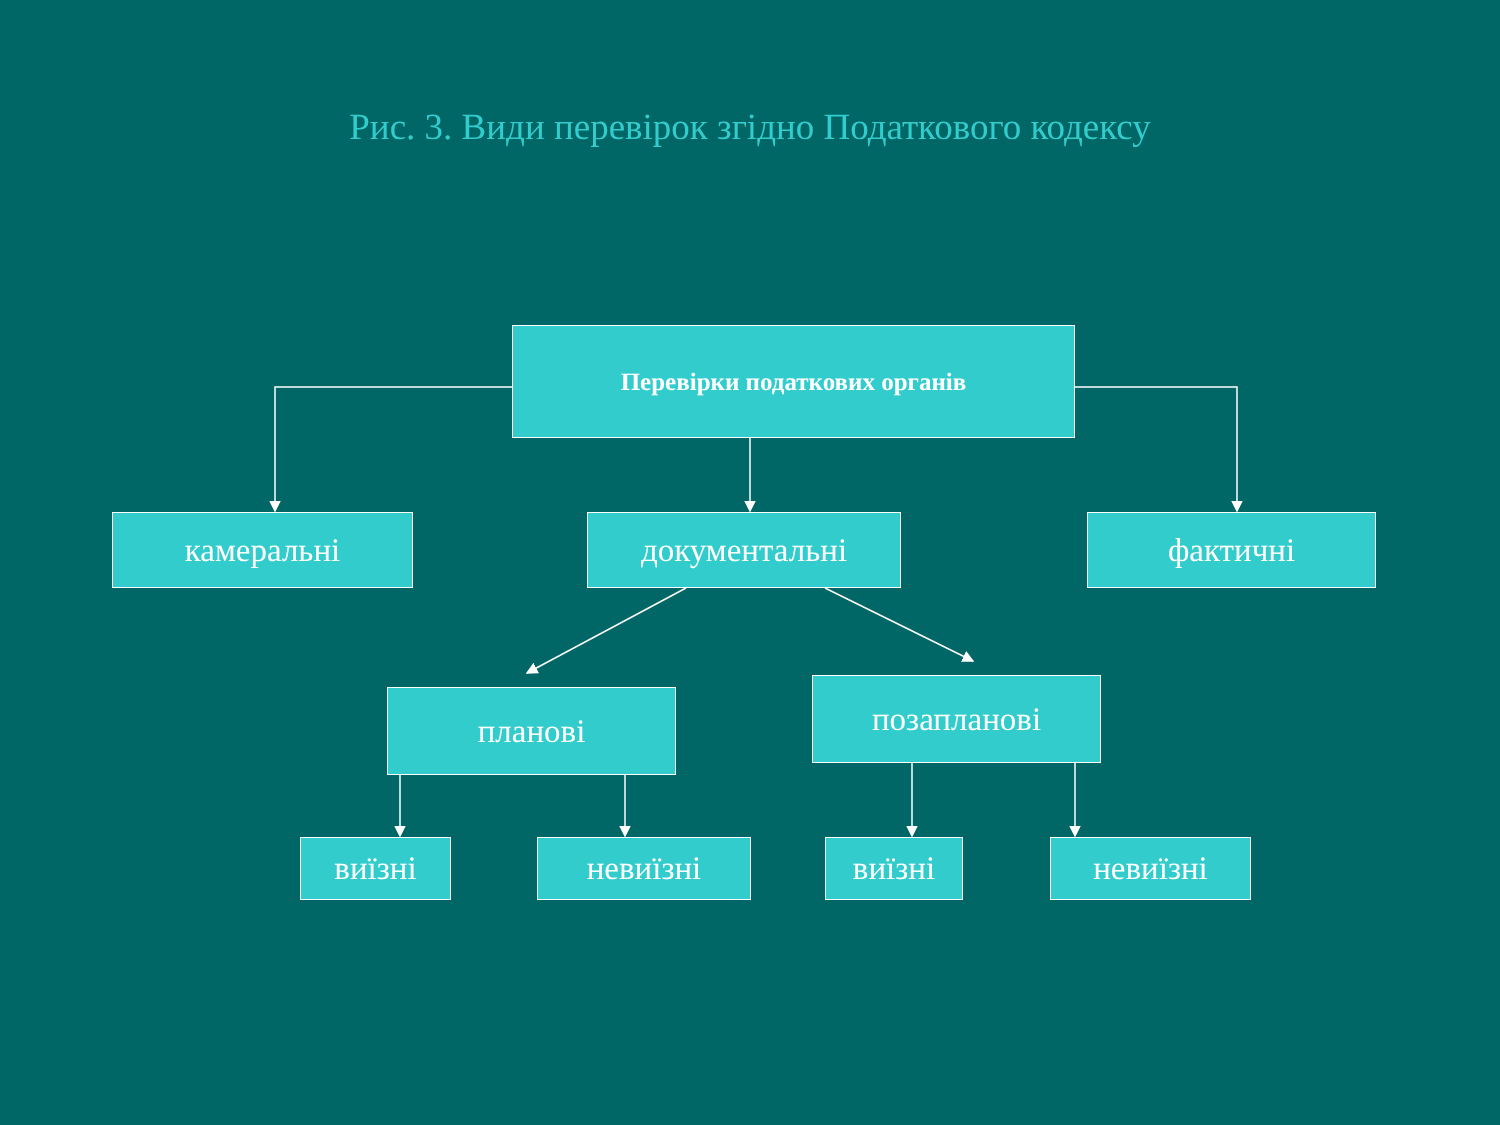Рис. 3. Види перевірок згідно Податкового кодексу
Перевірки податкових органів
камеральні документальні фактичні
планові позапланові
виїзні невиїзні виїзні невиїзні